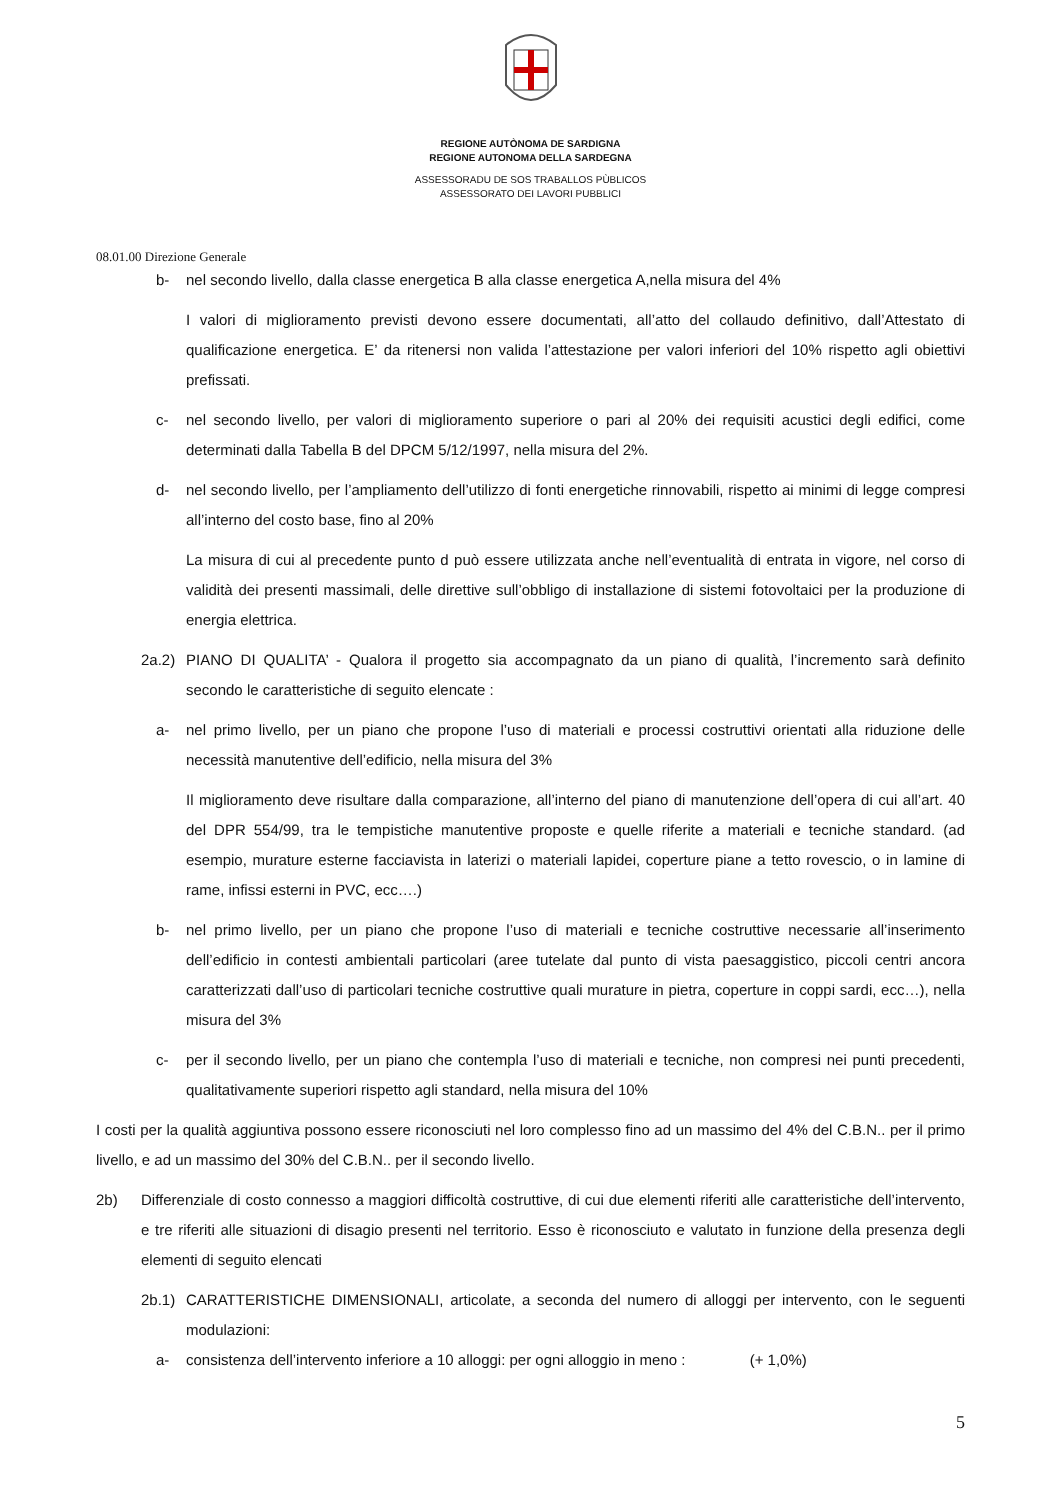REGIONE AUTÒNOMA DE SARDIGNA
REGIONE AUTONOMA DELLA SARDEGNA
ASSESSORADU DE SOS TRABALLOS PÙBLICOS
ASSESSORATO DEI LAVORI PUBBLICI
08.01.00 Direzione Generale
b- nel secondo livello, dalla classe energetica B alla classe energetica A,nella misura del 4%
I valori di miglioramento previsti devono essere documentati, all’atto del collaudo definitivo, dall’Attestato di qualificazione energetica. E’ da ritenersi non valida l’attestazione per valori inferiori del 10% rispetto agli obiettivi prefissati.
c- nel secondo livello, per valori di miglioramento superiore o pari al 20% dei requisiti acustici degli edifici, come determinati dalla Tabella B del DPCM 5/12/1997, nella misura del 2%.
d- nel secondo livello, per l’ampliamento dell’utilizzo di fonti energetiche rinnovabili, rispetto ai minimi di legge compresi all’interno del costo base, fino al 20%
La misura di cui al precedente punto d può essere utilizzata anche nell’eventualità di entrata in vigore, nel corso di validità dei presenti massimali, delle direttive sull’obbligo di installazione di sistemi fotovoltaici per la produzione di energia elettrica.
2a.2) PIANO DI QUALITA’ - Qualora il progetto sia accompagnato da un piano di qualità, l’incremento sarà definito secondo le caratteristiche di seguito elencate :
a- nel primo livello, per un piano che propone l’uso di materiali e processi costruttivi orientati alla riduzione delle necessità manutentive dell’edificio, nella misura del 3%
Il miglioramento deve risultare dalla comparazione, all’interno del piano di manutenzione dell’opera di cui all’art. 40 del DPR 554/99, tra le tempistiche manutentive proposte e quelle riferite a materiali e tecniche standard. (ad esempio, murature esterne facciavista in laterizi o materiali lapidei, coperture piane a tetto rovescio, o in lamine di rame, infissi esterni in PVC, ecc….)
b- nel primo livello, per un piano che propone l’uso di materiali e tecniche costruttive necessarie all’inserimento dell’edificio in contesti ambientali particolari (aree tutelate dal punto di vista paesaggistico, piccoli centri ancora caratterizzati dall’uso di particolari tecniche costruttive quali murature in pietra, coperture in coppi sardi, ecc…), nella misura del 3%
c- per il secondo livello, per un piano che contempla l’uso di materiali e tecniche, non compresi nei punti precedenti, qualitativamente superiori rispetto agli standard, nella misura del 10%
I costi per la qualità aggiuntiva possono essere riconosciuti nel loro complesso fino ad un massimo del 4% del C.B.N.. per il primo livello, e ad un massimo del 30% del C.B.N.. per il secondo livello.
2b) Differenziale di costo connesso a maggiori difficoltà costruttive, di cui due elementi riferiti alle caratteristiche dell’intervento, e tre riferiti alle situazioni di disagio presenti nel territorio. Esso è riconosciuto e valutato in funzione della presenza degli elementi di seguito elencati
2b.1) CARATTERISTICHE DIMENSIONALI, articolate, a seconda del numero di alloggi per intervento, con le seguenti modulazioni:
a- consistenza dell’intervento inferiore a 10 alloggi: per ogni alloggio in meno : (+ 1,0%)
5